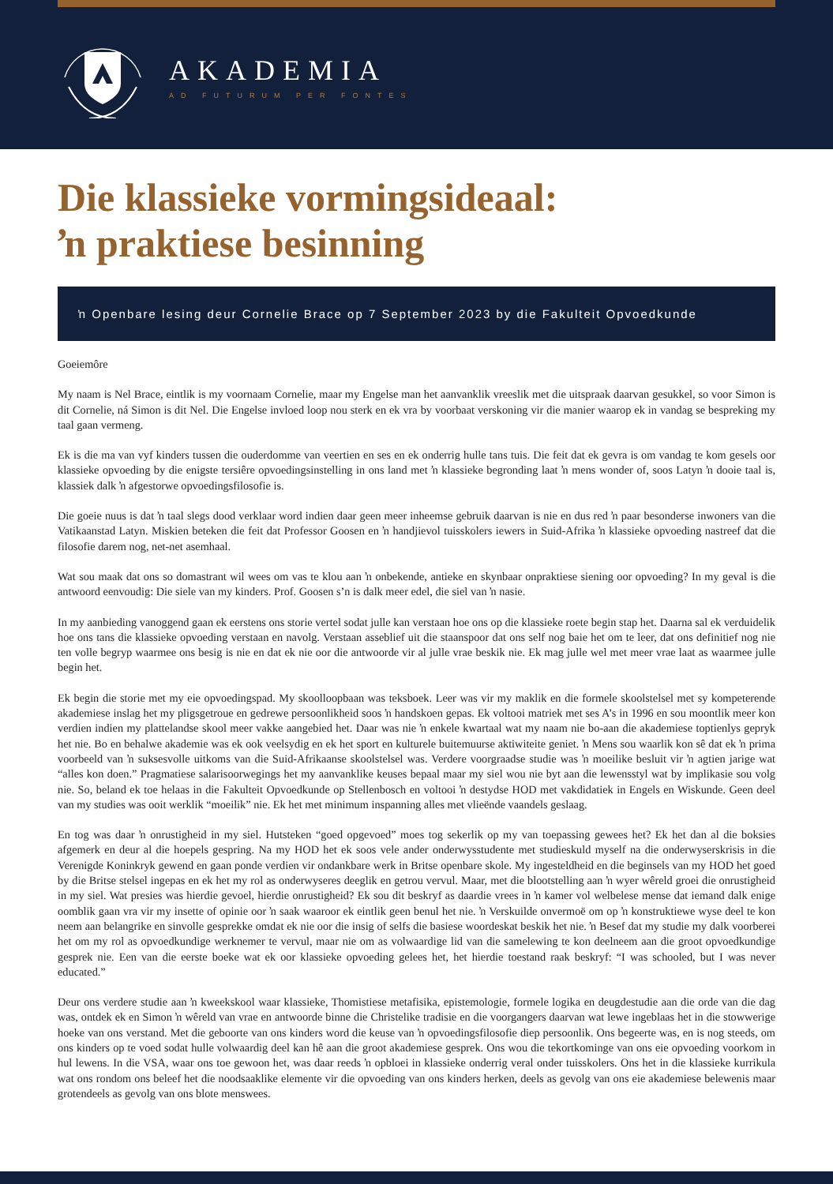AKADEMIA
AD FUTURUM PER FONTES
Die klassieke vormingsideaal:
ŉ praktiese besinning
ŉ Openbare lesing deur Cornelie Brace op 7 September 2023 by die Fakulteit Opvoedkunde
Goeiemôre
My naam is Nel Brace, eintlik is my voornaam Cornelie, maar my Engelse man het aanvanklik vreeslik met die uitspraak daarvan gesukkel, so voor Simon is dit Cornelie, ná Simon is dit Nel. Die Engelse invloed loop nou sterk en ek vra by voorbaat verskoning vir die manier waarop ek in vandag se bespreking my taal gaan vermeng.
Ek is die ma van vyf kinders tussen die ouderdomme van veertien en ses en ek onderrig hulle tans tuis. Die feit dat ek gevra is om vandag te kom gesels oor klassieke opvoeding by die enigste tersiêre opvoedingsinstelling in ons land met ŉ klassieke begronding laat ŉ mens wonder of, soos Latyn ŉ dooie taal is, klassiek dalk ŉ afgestorwe opvoedingsfilosofie is.
Die goeie nuus is dat ŉ taal slegs dood verklaar word indien daar geen meer inheemse gebruik daarvan is nie en dus red ŉ paar besonderse inwoners van die Vatikaanstad Latyn. Miskien beteken die feit dat Professor Goosen en ŉ handjievol tuisskolers iewers in Suid-Afrika ŉ klassieke opvoeding nastreef dat die filosofie darem nog, net-net asemhaal.
Wat sou maak dat ons so domastrant wil wees om vas te klou aan ŉ onbekende, antieke en skynbaar onpraktiese siening oor opvoeding? In my geval is die antwoord eenvoudig: Die siele van my kinders. Prof. Goosen s’n is dalk meer edel, die siel van ŉ nasie.
In my aanbieding vanoggend gaan ek eerstens ons storie vertel sodat julle kan verstaan hoe ons op die klassieke roete begin stap het. Daarna sal ek verduidelik hoe ons tans die klassieke opvoeding verstaan en navolg. Verstaan asseblief uit die staanspoor dat ons self nog baie het om te leer, dat ons definitief nog nie ten volle begryp waarmee ons besig is nie en dat ek nie oor die antwoorde vir al julle vrae beskik nie. Ek mag julle wel met meer vrae laat as waarmee julle begin het.
Ek begin die storie met my eie opvoedingspad. My skoolloopbaan was teksboek. Leer was vir my maklik en die formele skoolstelsel met sy kompeterende akademiese inslag het my pligsgetroue en gedrewe persoonlikheid soos ŉ handskoen gepas. Ek voltooi matriek met ses A’s in 1996 en sou moontlik meer kon verdien indien my plattelandse skool meer vakke aangebied het. Daar was nie ŉ enkele kwartaal wat my naam nie bo-aan die akademiese toptienlys gepryk het nie. Bo en behalwe akademie was ek ook veelsydig en ek het sport en kulturele buitemuurse aktiwiteite geniet. ŉ Mens sou waarlik kon sê dat ek ŉ prima voorbeeld van ŉ suksesvolle uitkoms van die Suid-Afrikaanse skoolstelsel was. Verdere voorgraadse studie was ŉ moeilike besluit vir ŉ agtien jarige wat “alles kon doen.” Pragmatiese salarisoorwegings het my aanvanklike keuses bepaal maar my siel wou nie byt aan die lewensstyl wat by implikasie sou volg nie. So, beland ek toe helaas in die Fakulteit Opvoedkunde op Stellenbosch en voltooi ŉ destydse HOD met vakdidatiek in Engels en Wiskunde. Geen deel van my studies was ooit werklik “moeilik” nie. Ek het met minimum inspanning alles met vlieënde vaandels geslaag.
En tog was daar ŉ onrustigheid in my siel. Hutsteken “goed opgevoed” moes tog sekerlik op my van toepassing gewees het? Ek het dan al die boksies afgemerk en deur al die hoepels gespring. Na my HOD het ek soos vele ander onderwysstudente met studieskuld myself na die onderwyserskrisis in die Verenigde Koninkryk gewend en gaan ponde verdien vir ondankbare werk in Britse openbare skole. My ingesteldheid en die beginsels van my HOD het goed by die Britse stelsel ingepas en ek het my rol as onderwyseres deeglik en getrou vervul. Maar, met die blootstelling aan ŉ wyer wêreld groei die onrustigheid in my siel. Wat presies was hierdie gevoel, hierdie onrustigheid? Ek sou dit beskryf as daardie vrees in ŉ kamer vol welbelese mense dat iemand dalk enige oomblik gaan vra vir my insette of opinie oor ŉ saak waaroor ek eintlik geen benul het nie. ŉ Verskuilde onvermoë om op ŉ konstruktiewe wyse deel te kon neem aan belangrike en sinvolle gesprekke omdat ek nie oor die insig of selfs die basiese woordeskat beskik het nie. ŉ Besef dat my studie my dalk voorberei het om my rol as opvoedkundige werknemer te vervul, maar nie om as volwaardige lid van die samelewing te kon deelneem aan die groot opvoedkundige gesprek nie. Een van die eerste boeke wat ek oor klassieke opvoeding gelees het, het hierdie toestand raak beskryf: “I was schooled, but I was never educated.”
Deur ons verdere studie aan ŉ kweekskool waar klassieke, Thomistiese metafisika, epistemologie, formele logika en deugdestudie aan die orde van die dag was, ontdek ek en Simon ŉ wêreld van vrae en antwoorde binne die Christelike tradisie en die voorgangers daarvan wat lewe ingeblaas het in die stowwerige hoeke van ons verstand. Met die geboorte van ons kinders word die keuse van ŉ opvoedingsfilosofie diep persoonlik. Ons begeerte was, en is nog steeds, om ons kinders op te voed sodat hulle volwaardig deel kan hê aan die groot akademiese gesprek. Ons wou die tekortkominge van ons eie opvoeding voorkom in hul lewens. In die VSA, waar ons toe gewoon het, was daar reeds ŉ opbloei in klassieke onderrig veral onder tuisskolers. Ons het in die klassieke kurrikula wat ons rondom ons beleef het die noodsaaklike elemente vir die opvoeding van ons kinders herken, deels as gevolg van ons eie akademiese belewenis maar grotendeels as gevolg van ons blote menswees.